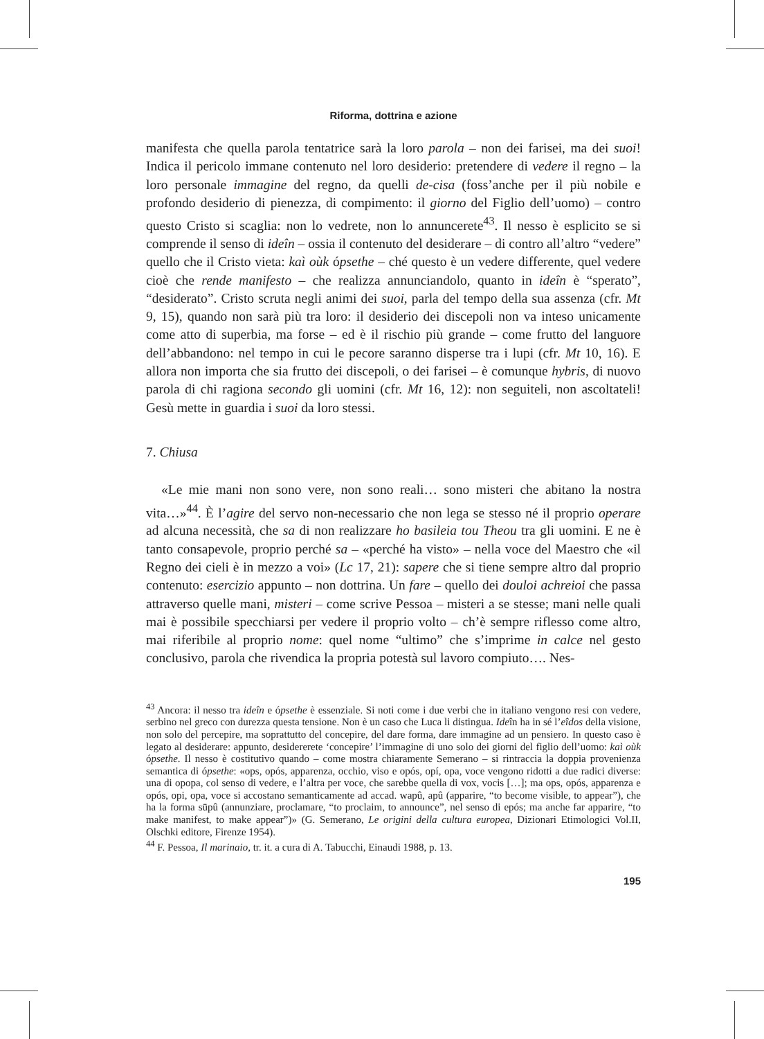Riforma, dottrina e azione
manifesta che quella parola tentatrice sarà la loro parola – non dei farisei, ma dei suoi! Indica il pericolo immane contenuto nel loro desiderio: pretendere di vedere il regno – la loro personale immagine del regno, da quelli de-cisa (foss’anche per il più nobile e profondo desiderio di pienezza, di compimento: il giorno del Figlio dell’uomo) – contro questo Cristo si scaglia: non lo vedrete, non lo annuncerete<sup>43</sup>. Il nesso è esplicito se si comprende il senso di ideîn – ossia il contenuto del desiderare – di contro all’altro “vedere” quello che il Cristo vieta: kaì oùk ópsethe – ché questo è un vedere differente, quel vedere cioè che rende manifesto – che realizza annunciandolo, quanto in ideîn è “sperato”, “desiderato”. Cristo scruta negli animi dei suoi, parla del tempo della sua assenza (cfr. Mt 9, 15), quando non sarà più tra loro: il desiderio dei discepoli non va inteso unicamente come atto di superbia, ma forse – ed è il rischio più grande – come frutto del languore dell’abbandono: nel tempo in cui le pecore saranno disperse tra i lupi (cfr. Mt 10, 16). E allora non importa che sia frutto dei discepoli, o dei farisei – è comunque hybris, di nuovo parola di chi ragiona secondo gli uomini (cfr. Mt 16, 12): non seguiteli, non ascoltateli! Gesù mette in guardia i suoi da loro stessi.
7. Chiusa
«Le mie mani non sono vere, non sono reali… sono misteri che abitano la nostra vita…»<sup>44</sup>. È l’agire del servo non-necessario che non lega se stesso né il proprio operare ad alcuna necessità, che sa di non realizzare ho basileia tou Theou tra gli uomini. E ne è tanto consapevole, proprio perché sa – «perché ha visto» – nella voce del Maestro che «il Regno dei cieli è in mezzo a voi» (Lc 17, 21): sapere che si tiene sempre altro dal proprio contenuto: esercizio appunto – non dottrina. Un fare – quello dei douloi achreioi che passa attraverso quelle mani, misteri – come scrive Pessoa – misteri a se stesse; mani nelle quali mai è possibile specchiarsi per vedere il proprio volto – ch’è sempre riflesso come altro, mai riferibile al proprio nome: quel nome “ultimo” che s’imprime in calce nel gesto conclusivo, parola che rivendica la propria potestà sul lavoro compiuto…. Nes-
<sup>43</sup> Ancora: il nesso tra ideîn e ópsethe è essenziale. Si noti come i due verbi che in italiano vengono resi con vedere, serbino nel greco con durezza questa tensione. Non è un caso che Luca li distingua. Ideîn ha in sé l’eîdos della visione, non solo del percepire, ma soprattutto del concepire, del dare forma, dare immagine ad un pensiero. In questo caso è legato al desiderare: appunto, desidererete ‘concepire’ l’immagine di uno solo dei giorni del figlio dell’uomo: kaì oùk ópsethe. Il nesso è costitutivo quando – come mostra chiaramente Semerano – si rintraccia la doppia provenienza semantica di ópsethe: «ops, opós, apparenza, occhio, viso e opós, opí, opa, voce vengono ridotti a due radici diverse: una di opopa, col senso di vedere, e l’altra per voce, che sarebbe quella di vox, vocis […]; ma ops, opós, apparenza e opós, opi, opa, voce si accostano semanticamente ad accad. wapû, apû (apparire, “to become visible, to appear”), che ha la forma sūpû (annunziare, proclamare, “to proclaim, to announce”, nel senso di epós; ma anche far apparire, “to make manifest, to make appear”)» (G. Semerano, Le origini della cultura europea, Dizionari Etimologici Vol.II, Olschki editore, Firenze 1954).
<sup>44</sup> F. Pessoa, Il marinaio, tr. it. a cura di A. Tabucchi, Einaudi 1988, p. 13.
195